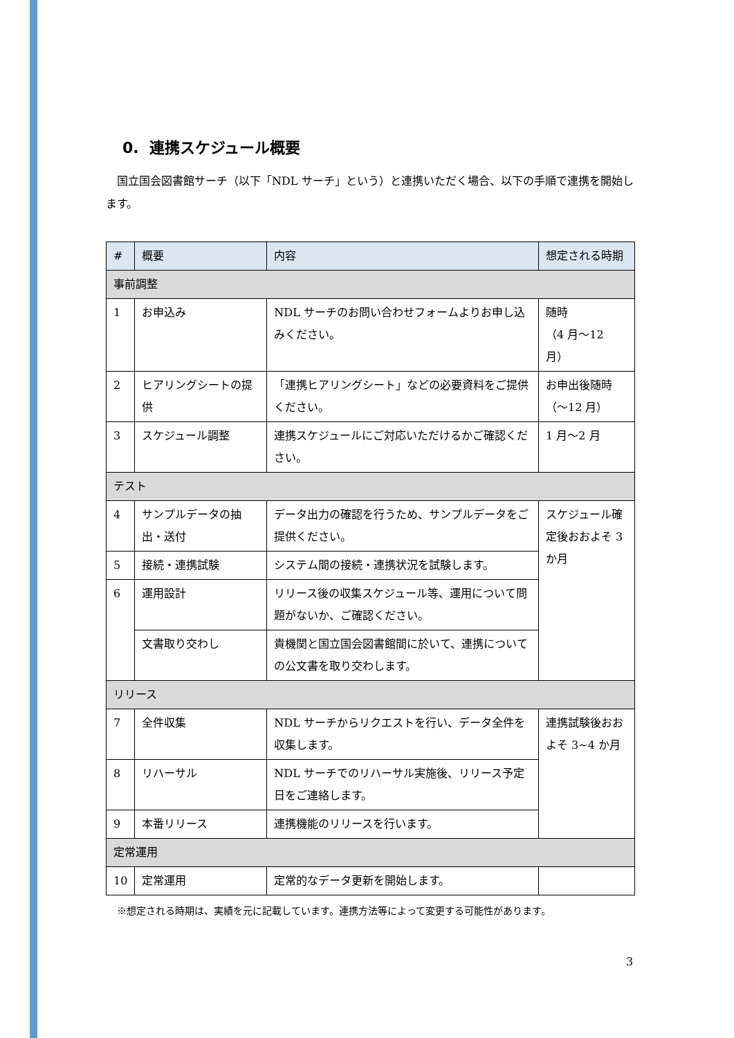0. 連携スケジュール概要
国立国会図書館サーチ（以下「NDL サーチ」という）と連携いただく場合、以下の手順で連携を開始します。
| # | 概要 | 内容 | 想定される時期 |
| --- | --- | --- | --- |
| 事前調整 | | | |
| 1 | お申込み | NDL サーチのお問い合わせフォームよりお申し込みください。 | 随時 （4 月～12 月） |
| 2 | ヒアリングシートの提供 | 「連携ヒアリングシート」などの必要資料をご提供ください。 | お申出後随時 （～12 月） |
| 3 | スケジュール調整 | 連携スケジュールにご対応いただけるかご確認ください。 | 1 月～2 月 |
| テスト | | | |
| 4 | サンプルデータの抽出・送付 | データ出力の確認を行うため、サンプルデータをご提供ください。 | スケジュール確定後おおよそ 3 か月 |
| 5 | 接続・連携試験 | システム間の接続・連携状況を試験します。 | |
| 6 | 運用設計 | リリース後の収集スケジュール等、運用について問題がないか、ご確認ください。 | |
| | 文書取り交わし | 貴機関と国立国会図書館間に於いて、連携についての公文書を取り交わします。 | |
| リリース | | | |
| 7 | 全件収集 | NDL サーチからリクエストを行い、データ全件を収集します。 | 連携試験後おおよそ 3~4 か月 |
| 8 | リハーサル | NDL サーチでのリハーサル実施後、リリース予定日をご連絡します。 | |
| 9 | 本番リリース | 連携機能のリリースを行います。 | |
| 定常運用 | | | |
| 10 | 定常運用 | 定常的なデータ更新を開始します。 | |
※想定される時期は、実績を元に記載しています。連携方法等によって変更する可能性があります。
3